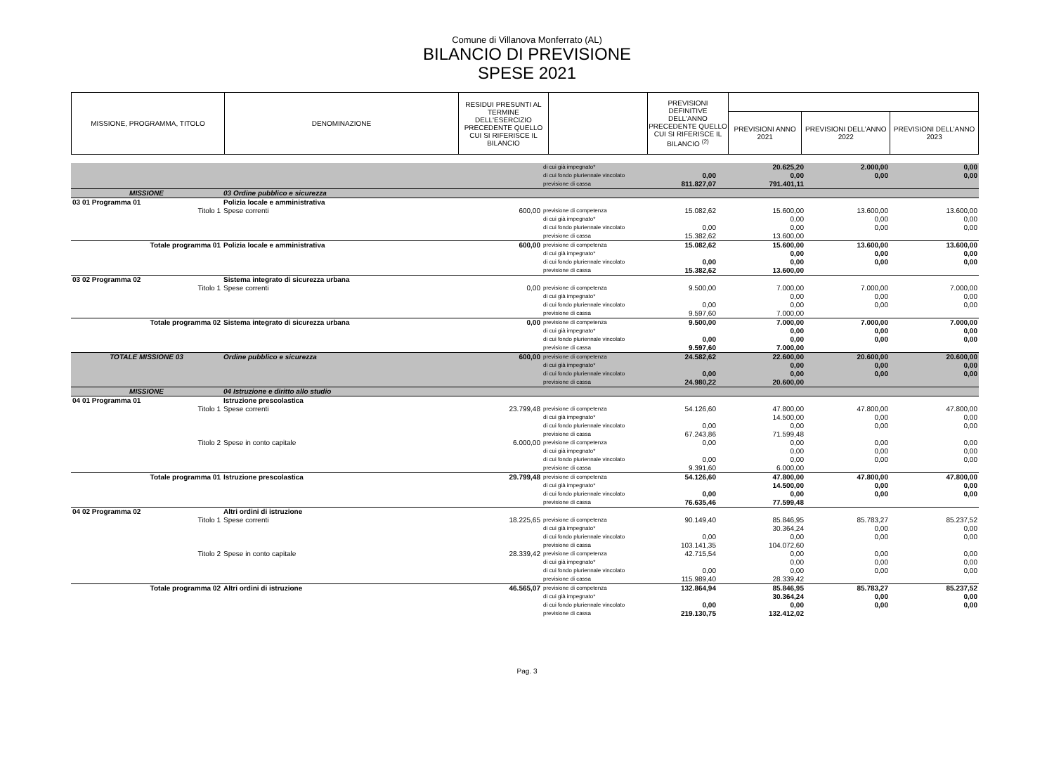Comune di Villanova Monferrato (AL)
BILANCIO DI PREVISIONE
SPESE 2021
| MISSIONE, PROGRAMMA, TITOLO | DENOMINAZIONE | RESIDUI PRESUNTI AL TERMINE DELL'ESERCIZIO PRECEDENTE QUELLO CUI SI RIFERISCE IL BILANCIO | | PREVISIONI DEFINITIVE DELL'ANNO PRECEDENTE QUELLO CUI SI RIFERISCE IL BILANCIO <sup>(2)</sup> | | | |
| --- | --- | --- | --- | --- | --- | --- | --- |
| | | | | | PREVISIONI ANNO 2021 | PREVISIONI DELL’ANNO 2022 | PREVISIONI DELL’ANNO 2023 |
| | | | di cui già impegnato* di cui fondo pluriennale vincolato previsione di cassa | 0,00 811.827,07 | 20.625,20 0,00 791.401,11 | 2.000,00 0,00 | 0,00 0,00 |
| MISSIONE | 03 Ordine pubblico e sicurezza | | | | | | |
| 03 01 Programma 01 | Polizia locale e amministrativa | | | | | | |
| Titolo 1 | Spese correnti | 600,00 | previsione di competenza di cui già impegnato* di cui fondo pluriennale vincolato previsione di cassa | 15.082,62 0,00 15.382,62 | 15.600,00 0,00 0,00 13.600,00 | 13.600,00 0,00 0,00 | 13.600,00 0,00 0,00 |
| Totale programma 01 | Polizia locale e amministrativa | 600,00 | previsione di competenza di cui già impegnato* di cui fondo pluriennale vincolato previsione di cassa | 15.082,62 0,00 15.382,62 | 15.600,00 0,00 0,00 13.600,00 | 13.600,00 0,00 0,00 | 13.600,00 0,00 0,00 |
| 03 02 Programma 02 | Sistema integrato di sicurezza urbana | | | | | | |
| Titolo 1 | Spese correnti | 0,00 | previsione di competenza di cui già impegnato* di cui fondo pluriennale vincolato previsione di cassa | 9.500,00 0,00 9.597,60 | 7.000,00 0,00 0,00 7.000,00 | 7.000,00 0,00 0,00 | 7.000,00 0,00 0,00 |
| Totale programma 02 | Sistema integrato di sicurezza urbana | 0,00 | previsione di competenza di cui già impegnato* di cui fondo pluriennale vincolato previsione di cassa | 9.500,00 0,00 9.597,60 | 7.000,00 0,00 0,00 7.000,00 | 7.000,00 0,00 0,00 | 7.000,00 0,00 0,00 |
| TOTALE MISSIONE 03 | Ordine pubblico e sicurezza | 600,00 | previsione di competenza di cui già impegnato* di cui fondo pluriennale vincolato previsione di cassa | 24.582,62 0,00 24.980,22 | 22.600,00 0,00 0,00 20.600,00 | 20.600,00 0,00 0,00 | 20.600,00 0,00 0,00 |
| MISSIONE | 04 Istruzione e diritto allo studio | | | | | | |
| 04 01 Programma 01 | Istruzione prescolastica | | | | | | |
| Titolo 1 | Spese correnti | 23.799,48 | previsione di competenza di cui già impegnato* di cui fondo pluriennale vincolato previsione di cassa | 54.126,60 0,00 67.243,86 | 47.800,00 14.500,00 0,00 71.599,48 | 47.800,00 0,00 0,00 | 47.800,00 0,00 0,00 |
| Titolo 2 | Spese in conto capitale | 6.000,00 | previsione di competenza di cui già impegnato* di cui fondo pluriennale vincolato previsione di cassa | 0,00 0,00 9.391,60 | 0,00 0,00 0,00 6.000,00 | 0,00 0,00 0,00 | 0,00 0,00 0,00 |
| Totale programma 01 | Istruzione prescolastica | 29.799,48 | previsione di competenza di cui già impegnato* di cui fondo pluriennale vincolato previsione di cassa | 54.126,60 0,00 76.635,46 | 47.800,00 14.500,00 0,00 77.599,48 | 47.800,00 0,00 0,00 | 47.800,00 0,00 0,00 |
| 04 02 Programma 02 | Altri ordini di istruzione | | | | | | |
| Titolo 1 | Spese correnti | 18.225,65 | previsione di competenza di cui già impegnato* di cui fondo pluriennale vincolato previsione di cassa | 90.149,40 0,00 103.141,35 | 85.846,95 30.364,24 0,00 104.072,60 | 85.783,27 0,00 0,00 | 85.237,52 0,00 0,00 |
| Titolo 2 | Spese in conto capitale | 28.339,42 | previsione di competenza di cui già impegnato* di cui fondo pluriennale vincolato previsione di cassa | 42.715,54 0,00 115.989,40 | 0,00 0,00 0,00 28.339,42 | 0,00 0,00 0,00 | 0,00 0,00 0,00 |
| Totale programma 02 | Altri ordini di istruzione | 46.565,07 | previsione di competenza di cui già impegnato* di cui fondo pluriennale vincolato previsione di cassa | 132.864,94 0,00 219.130,75 | 85.846,95 30.364,24 0,00 132.412,02 | 85.783,27 0,00 0,00 | 85.237,52 0,00 0,00 |
Pag. 3